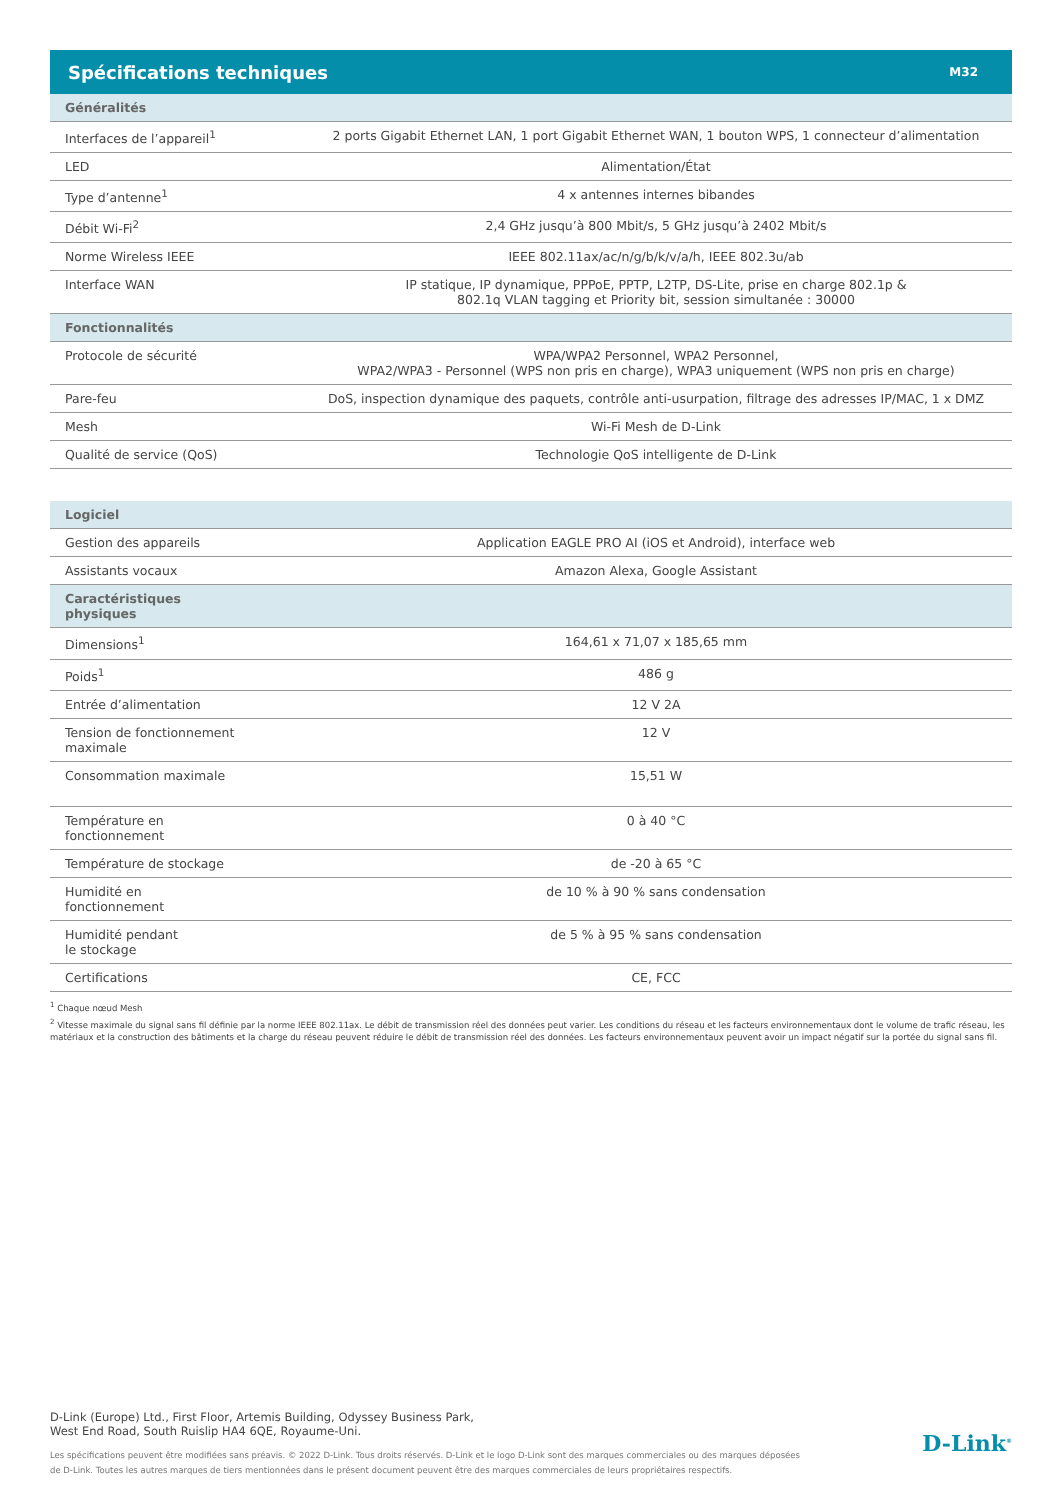Spécifications techniques
M32
| Généralités | |
| --- | --- |
| Interfaces de l’appareil<sup>1</sup> | 2 ports Gigabit Ethernet LAN, 1 port Gigabit Ethernet WAN, 1 bouton WPS, 1 connecteur d’alimentation |
| LED | Alimentation/État |
| Type d’antenne<sup>1</sup> | 4 x antennes internes bibandes |
| Débit Wi-Fi<sup>2</sup> | 2,4 GHz jusqu’à 800 Mbit/s, 5 GHz jusqu’à 2402 Mbit/s |
| Norme Wireless IEEE | IEEE 802.11ax/ac/n/g/b/k/v/a/h, IEEE 802.3u/ab |
| Interface WAN | IP statique, IP dynamique, PPPoE, PPTP, L2TP, DS-Lite, prise en charge 802.1p & 802.1q VLAN tagging et Priority bit, session simultanée : 30000 |
| Fonctionnalités | |
| Protocole de sécurité | WPA/WPA2 Personnel, WPA2 Personnel, WPA2/WPA3 - Personnel (WPS non pris en charge), WPA3 uniquement (WPS non pris en charge) |
| Pare-feu | DoS, inspection dynamique des paquets, contrôle anti-usurpation, filtrage des adresses IP/MAC, 1 x DMZ |
| Mesh | Wi-Fi Mesh de D-Link |
| Qualité de service (QoS) | Technologie QoS intelligente de D-Link |
| Logiciel | |
| Gestion des appareils | Application EAGLE PRO AI (iOS et Android), interface web |
| Assistants vocaux | Amazon Alexa, Google Assistant |
| Caractéristiques physiques | |
| Dimensions<sup>1</sup> | 164,61 x 71,07 x 185,65 mm |
| Poids<sup>1</sup> | 486 g |
| Entrée d’alimentation | 12 V 2A |
| Tension de fonctionnement maximale | 12 V |
| Consommation maximale | 15,51 W |
| Température en fonctionnement | 0 à 40 °C |
| Température de stockage | de -20 à 65 °C |
| Humidité en fonctionnement | de 10 % à 90 % sans condensation |
| Humidité pendant le stockage | de 5 % à 95 % sans condensation |
| Certifications | CE, FCC |
<sup>1</sup> Chaque nœud Mesh
<sup>2</sup> Vitesse maximale du signal sans fil définie par la norme IEEE 802.11ax. Le débit de transmission réel des données peut varier. Les conditions du réseau et les facteurs environnementaux dont le volume de trafic réseau, les matériaux et la construction des bâtiments et la charge du réseau peuvent réduire le débit de transmission réel des données. Les facteurs environnementaux peuvent avoir un impact négatif sur la portée du signal sans fil.
D-Link (Europe) Ltd., First Floor, Artemis Building, Odyssey Business Park,
West End Road, South Ruislip HA4 6QE, Royaume-Uni.
Les spécifications peuvent être modifiées sans préavis. © 2022 D-Link. Tous droits réservés. D-Link et le logo D-Link sont des marques commerciales ou des marques déposées de D-Link. Toutes les autres marques de tiers mentionnées dans le présent document peuvent être des marques commerciales de leurs propriétaires respectifs.
D-Link<sup>®</sup>